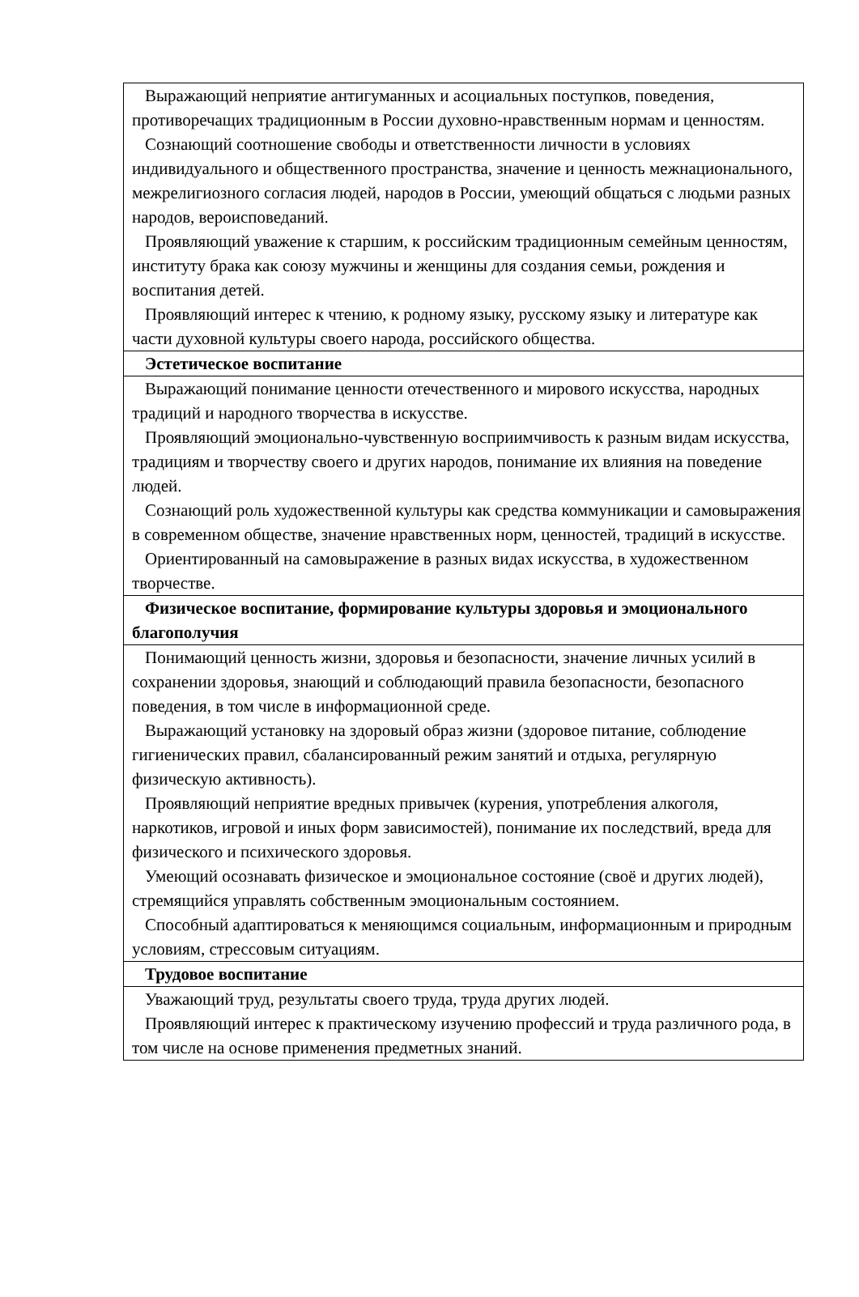| Выражающий неприятие антигуманных и асоциальных поступков, поведения, противоречащих традиционным в России духовно-нравственным нормам и ценностям. Сознающий соотношение свободы и ответственности личности в условиях индивидуального и общественного пространства, значение и ценность межнационального, межрелигиозного согласия людей, народов в России, умеющий общаться с людьми разных народов, вероисповеданий. Проявляющий уважение к старшим, к российским традиционным семейным ценностям, институту брака как союзу мужчины и женщины для создания семьи, рождения и воспитания детей. Проявляющий интерес к чтению, к родному языку, русскому языку и литературе как части духовной культуры своего народа, российского общества. |
| Эстетическое воспитание |
| Выражающий понимание ценности отечественного и мирового искусства, народных традиций и народного творчества в искусстве. Проявляющий эмоционально-чувственную восприимчивость к разным видам искусства, традициям и творчеству своего и других народов, понимание их влияния на поведение людей. Сознающий роль художественной культуры как средства коммуникации и самовыражения в современном обществе, значение нравственных норм, ценностей, традиций в искусстве. Ориентированный на самовыражение в разных видах искусства, в художественном творчестве. |
| Физическое воспитание, формирование культуры здоровья и эмоционального благополучия |
| Понимающий ценность жизни, здоровья и безопасности, значение личных усилий в сохранении здоровья, знающий и соблюдающий правила безопасности, безопасного поведения, в том числе в информационной среде. Выражающий установку на здоровый образ жизни (здоровое питание, соблюдение гигиенических правил, сбалансированный режим занятий и отдыха, регулярную физическую активность). Проявляющий неприятие вредных привычек (курения, употребления алкоголя, наркотиков, игровой и иных форм зависимостей), понимание их последствий, вреда для физического и психического здоровья. Умеющий осознавать физическое и эмоциональное состояние (своё и других людей), стремящийся управлять собственным эмоциональным состоянием. Способный адаптироваться к меняющимся социальным, информационным и природным условиям, стрессовым ситуациям. |
| Трудовое воспитание |
| Уважающий труд, результаты своего труда, труда других людей. Проявляющий интерес к практическому изучению профессий и труда различного рода, в том числе на основе применения предметных знаний. |